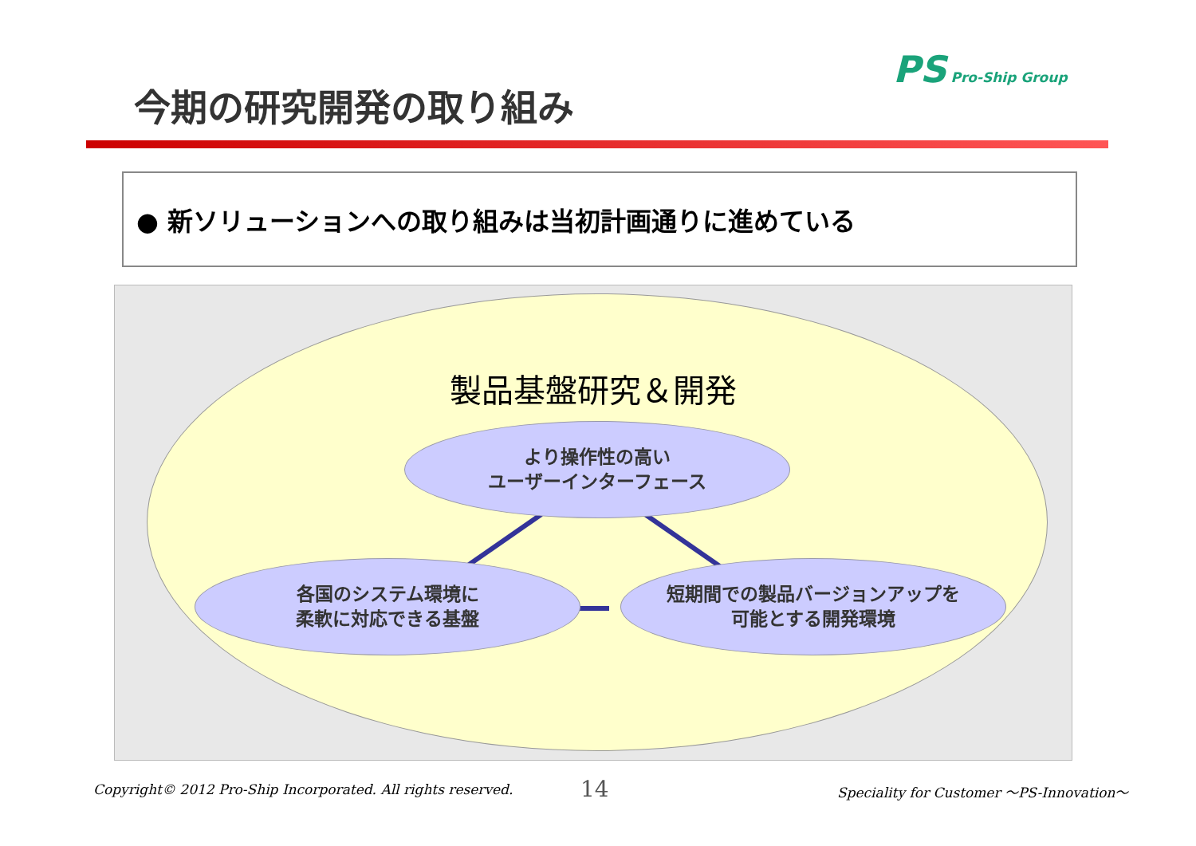今期の研究開発の取り組み
PS Pro-Ship Group
● 新ソリューションへの取り組みは当初計画通りに進めている
製品基盤研究＆開発
より操作性の高い
ユーザーインターフェース
各国のシステム環境に
柔軟に対応できる基盤
短期間での製品バージョンアップを
可能とする開発環境
Copyright© 2012 Pro-Ship Incorporated. All rights reserved.
14
Speciality for Customer 〜PS-Innovation〜